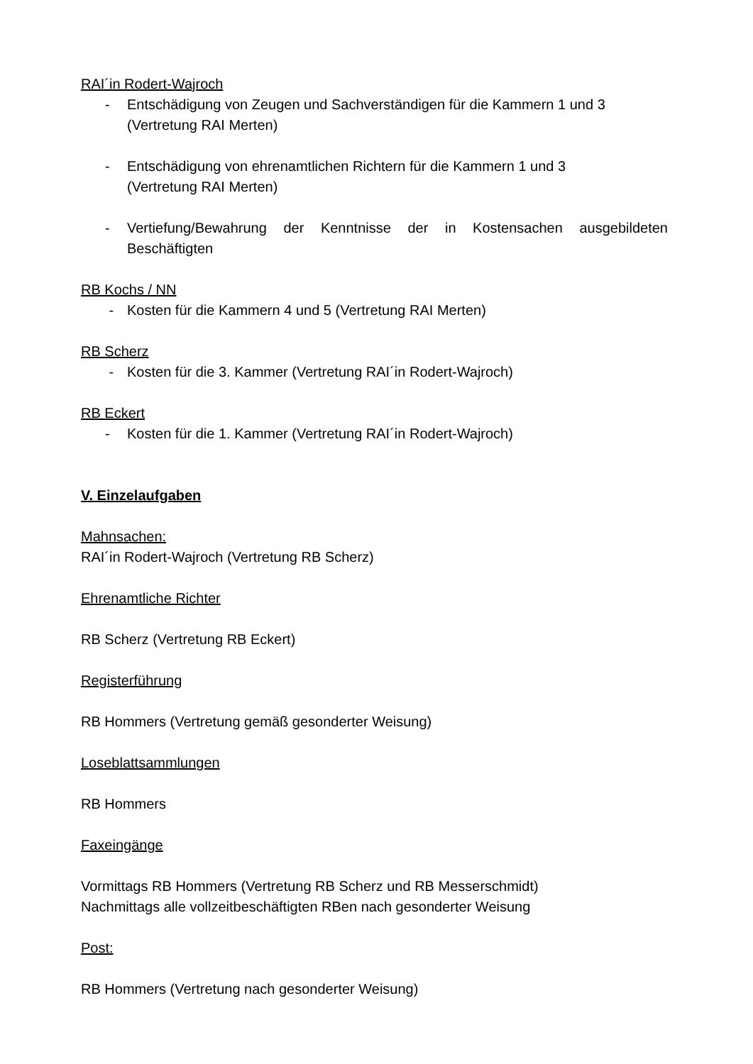RAI´in Rodert-Wajroch
- Entschädigung von Zeugen und Sachverständigen für die Kammern 1 und 3
(Vertretung RAI Merten)
- Entschädigung von ehrenamtlichen Richtern für die Kammern 1 und 3
(Vertretung RAI Merten)
- Vertiefung/Bewahrung der Kenntnisse der in Kostensachen ausgebildeten Beschäftigten
RB Kochs / NN
- Kosten für die Kammern 4 und 5 (Vertretung RAI Merten)
RB Scherz
- Kosten für die 3. Kammer (Vertretung RAI´in Rodert-Wajroch)
RB Eckert
- Kosten für die 1. Kammer (Vertretung RAI´in Rodert-Wajroch)
V. Einzelaufgaben
Mahnsachen:
RAI´in Rodert-Wajroch (Vertretung RB Scherz)
Ehrenamtliche Richter
RB Scherz (Vertretung RB Eckert)
Registerführung
RB Hommers (Vertretung gemäß gesonderter Weisung)
Loseblattsammlungen
RB Hommers
Faxeingänge
Vormittags RB Hommers (Vertretung RB Scherz und RB Messerschmidt)
Nachmittags alle vollzeitbeschäftigten RBen nach gesonderter Weisung
Post:
RB Hommers (Vertretung nach gesonderter Weisung)